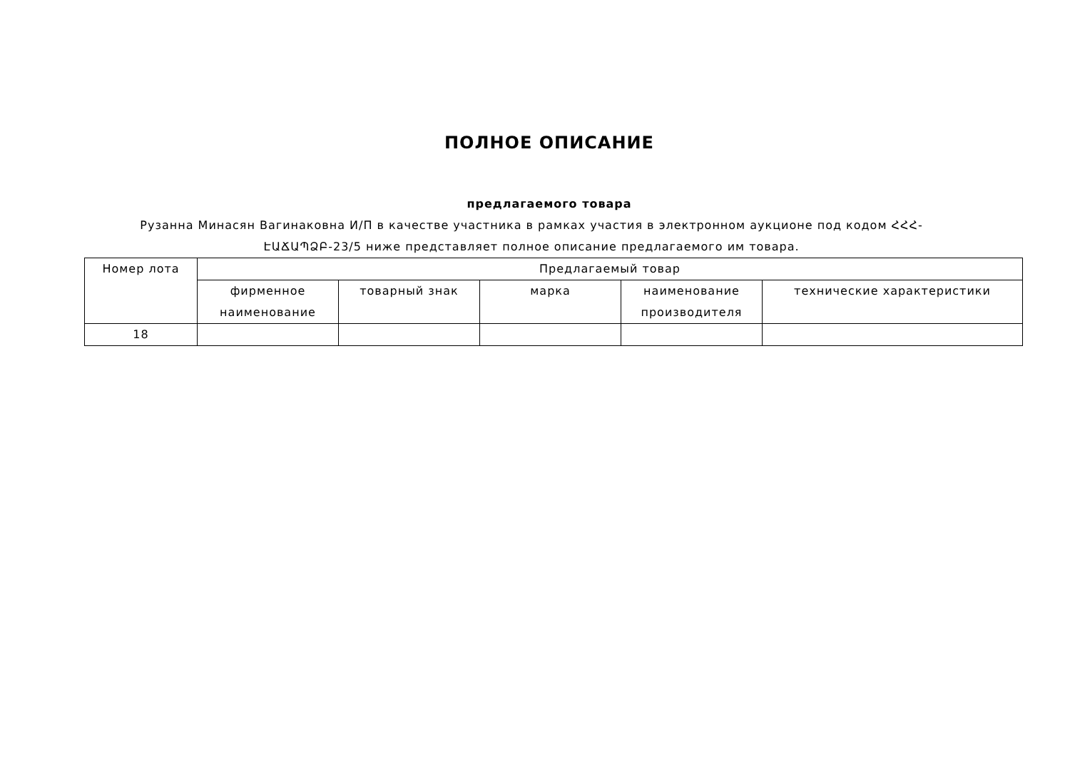ПОЛНОЕ ОПИСАНИЕ
предлагаемого товара
Рузанна Минасян Вагинаковна И/П в качестве участника в рамках участия в электронном аукционе под кодом ՀՀՀ-ԷԱՃԱՊՁԲ-23/5 ниже представляет полное описание предлагаемого им товара.
| Номер лота | Предлагаемый товар | | | | |
| --- | --- | --- | --- | --- | --- |
| | фирменное наименование | товарный знак | марка | наименование производителя | технические характеристики |
| 18 | | | | | |